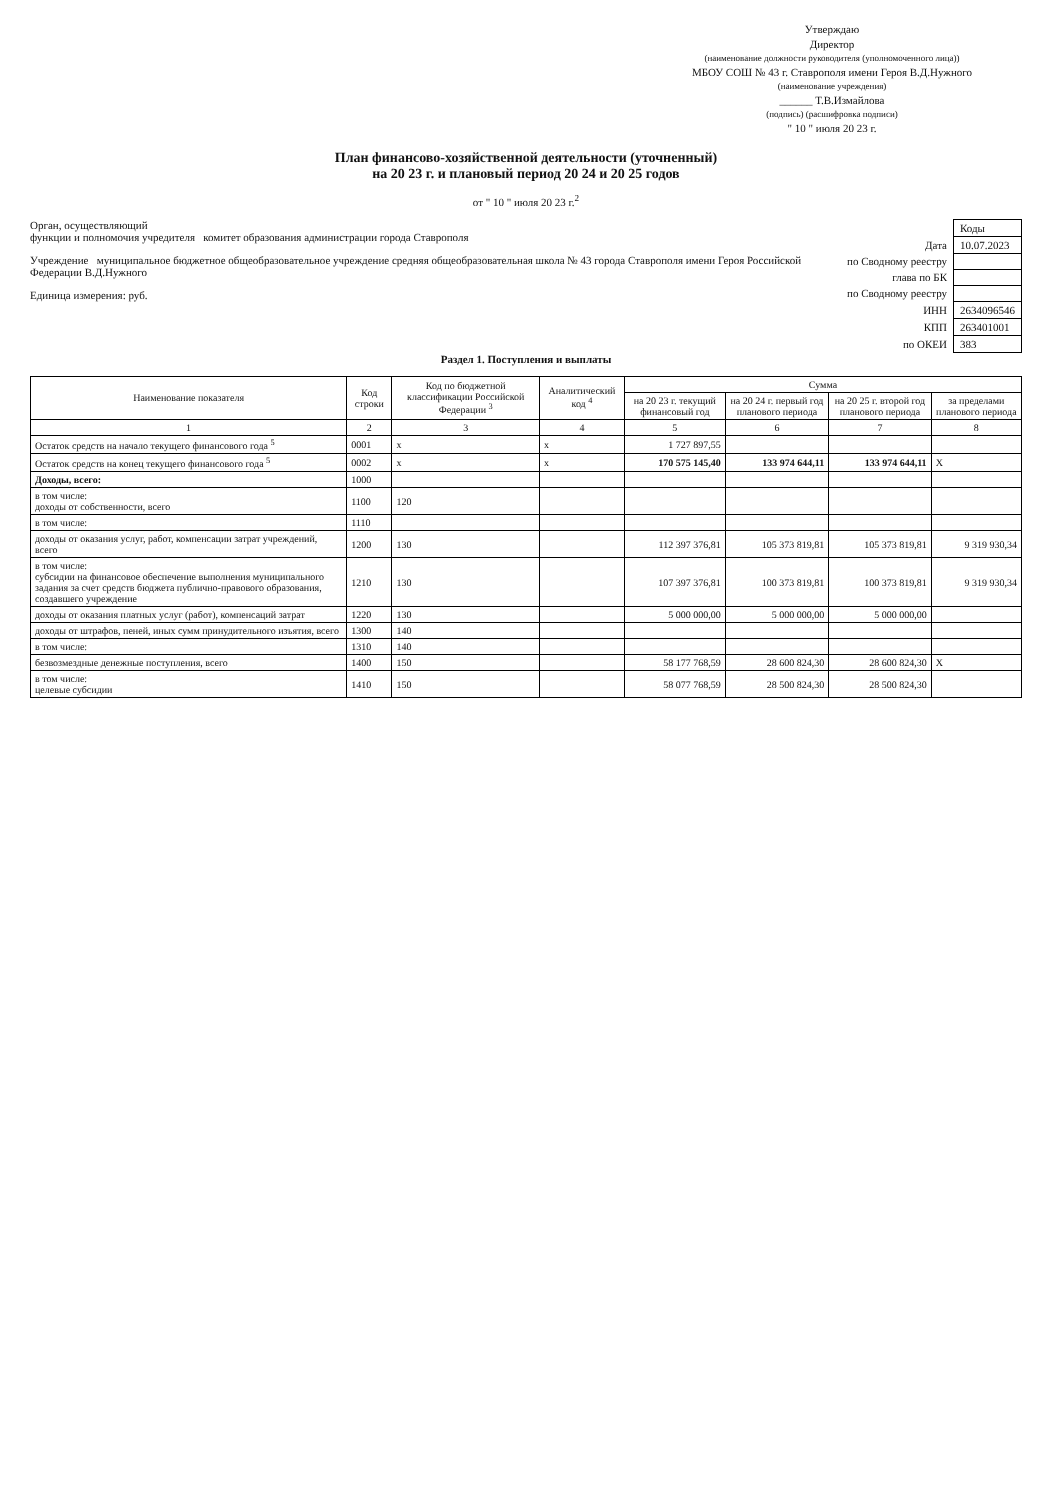Утверждаю
Директор
(наименование должности руководителя (уполномоченного лица))
МБОУ СОШ № 43 г. Ставрополя имени Героя В.Д.Нужного
(наименование учреждения)
______ Т.В.Измайлова
(подпись) (расшифровка подписи)
" 10 " июля 20 23 г.
План финансово-хозяйственной деятельности (уточненный)
на 20 23 г. и плановый период 20 24 и 20 25 годов
от " 10 " июля 20 23 г.<sup>2</sup>
| | Коды |
| Дата | 10.07.2023 |
| по Сводному реестру | |
| глава по БК | |
| по Сводному реестру | |
| ИНН | 2634096546 |
| КПП | 263401001 |
| по ОКЕИ | 383 |
Орган, осуществляющий
функции и полномочия учредителя комитет образования администрации города Ставрополя
Учреждение муниципальное бюджетное общеобразовательное учреждение средняя общеобразовательная школа № 43 города Ставрополя имени Героя Российской Федерации В.Д.Нужного
Единица измерения: руб.
Раздел 1. Поступления и выплаты
| Наименование показателя | Код строки | Код по бюджетной классификации Российской Федерации <sup>3</sup> | Аналитический код <sup>4</sup> | Сумма | | | |
| --- | --- | --- | --- | --- | --- | --- | --- |
| | | | | на 20 23 г. текущий финансовый год | на 20 24 г. первый год планового периода | на 20 25 г. второй год планового периода | за пределами планового периода |
| 1 | 2 | 3 | 4 | 5 | 6 | 7 | 8 |
| Остаток средств на начало текущего финансового года <sup>5</sup> | 0001 | x | x | 1 727 897,55 | | | |
| Остаток средств на конец текущего финансового года <sup>5</sup> | 0002 | x | x | 170 575 145,40 | 133 974 644,11 | 133 974 644,11 | X |
| Доходы, всего: | 1000 | | | | | | |
| в том числе: доходы от собственности, всего | 1100 | 120 | | | | | |
| в том числе: | 1110 | | | | | | |
| доходы от оказания услуг, работ, компенсации затрат учреждений, всего | 1200 | 130 | | 112 397 376,81 | 105 373 819,81 | 105 373 819,81 | 9 319 930,34 |
| в том числе: субсидии на финансовое обеспечение выполнения муниципального задания за счет средств бюджета публично-правового образования, создавшего учреждение | 1210 | 130 | | 107 397 376,81 | 100 373 819,81 | 100 373 819,81 | 9 319 930,34 |
| доходы от оказания платных услуг (работ), компенсаций затрат | 1220 | 130 | | 5 000 000,00 | 5 000 000,00 | 5 000 000,00 | |
| доходы от штрафов, пеней, иных сумм принудительного изъятия, всего | 1300 | 140 | | | | | |
| в том числе: | 1310 | 140 | | | | | |
| безвозмездные денежные поступления, всего | 1400 | 150 | | 58 177 768,59 | 28 600 824,30 | 28 600 824,30 | X |
| в том числе: целевые субсидии | 1410 | 150 | | 58 077 768,59 | 28 500 824,30 | 28 500 824,30 | |